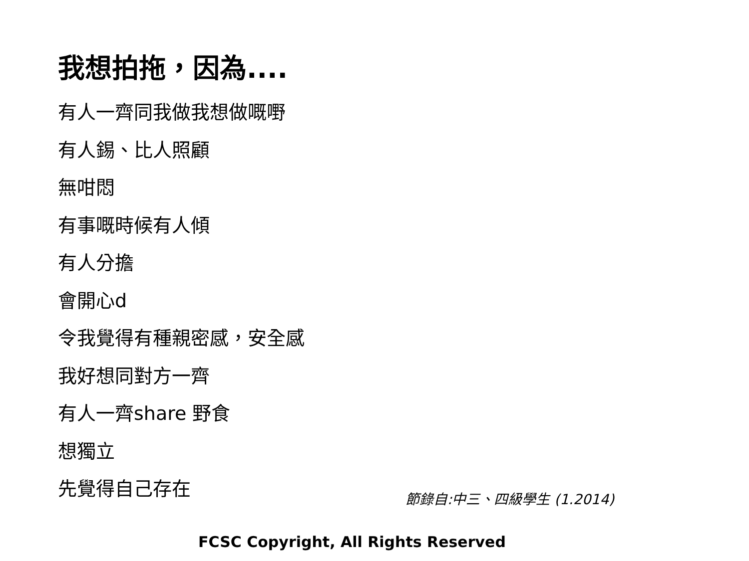我想拍拖，因為....
有人一齊同我做我想做嘅嘢
有人錫、比人照顧
無咁悶
有事嘅時候有人傾
有人分擔
會開心d
令我覺得有種親密感，安全感
我好想同對方一齊
有人一齊share 野食
想獨立
先覺得自己存在
節錄自:中三、四級學生 (1.2014)
FCSC Copyright, All Rights Reserved